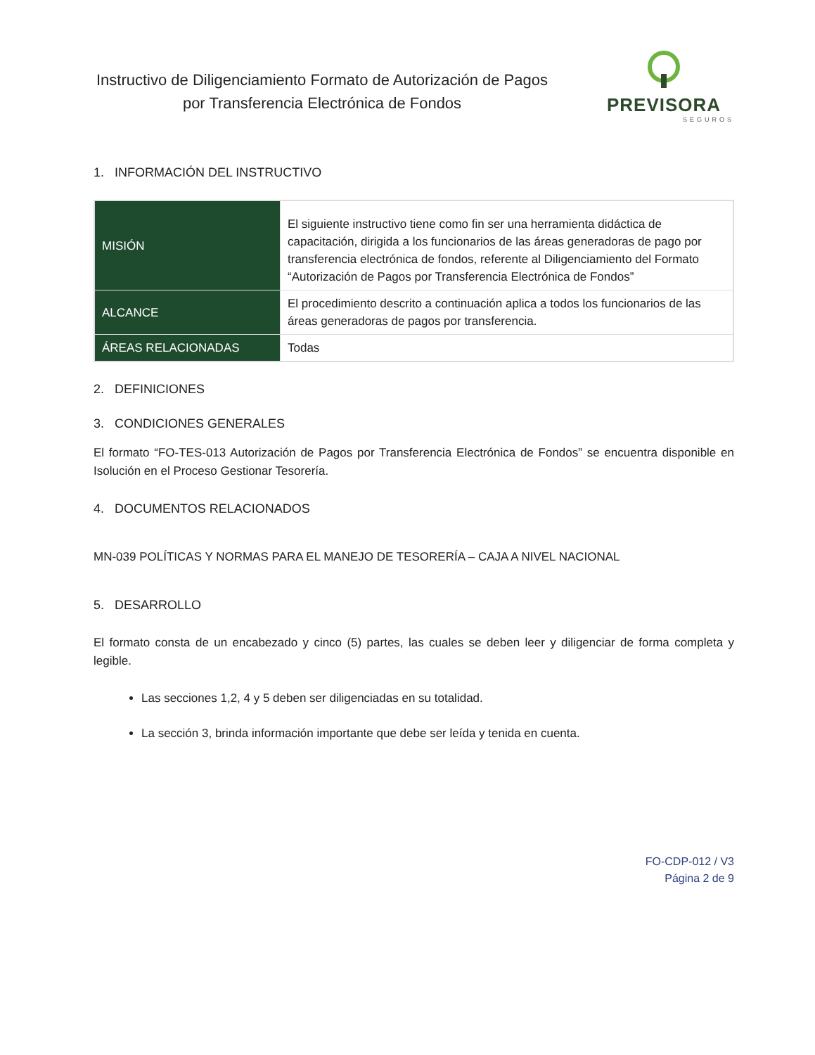Instructivo de Diligenciamiento Formato de Autorización de Pagos por Transferencia Electrónica de Fondos
PREVISORA
SEGUROS
1. INFORMACIÓN DEL INSTRUCTIVO
| MISIÓN | El siguiente instructivo tiene como fin ser una herramienta didáctica de capacitación, dirigida a los funcionarios de las áreas generadoras de pago por transferencia electrónica de fondos, referente al Diligenciamiento del Formato “Autorización de Pagos por Transferencia Electrónica de Fondos” |
| ALCANCE | El procedimiento descrito a continuación aplica a todos los funcionarios de las áreas generadoras de pagos por transferencia. |
| ÁREAS RELACIONADAS | Todas |
2. DEFINICIONES
3. CONDICIONES GENERALES
El formato “FO-TES-013 Autorización de Pagos por Transferencia Electrónica de Fondos” se encuentra disponible en Isolución en el Proceso Gestionar Tesorería.
4. DOCUMENTOS RELACIONADOS
MN-039 POLÍTICAS Y NORMAS PARA EL MANEJO DE TESORERÍA – CAJA A NIVEL NACIONAL
5. DESARROLLO
El formato consta de un encabezado y cinco (5) partes, las cuales se deben leer y diligenciar de forma completa y legible.
Las secciones 1,2, 4 y 5 deben ser diligenciadas en su totalidad.
La sección 3, brinda información importante que debe ser leída y tenida en cuenta.
FO-CDP-012 / V3
Página 2 de 9